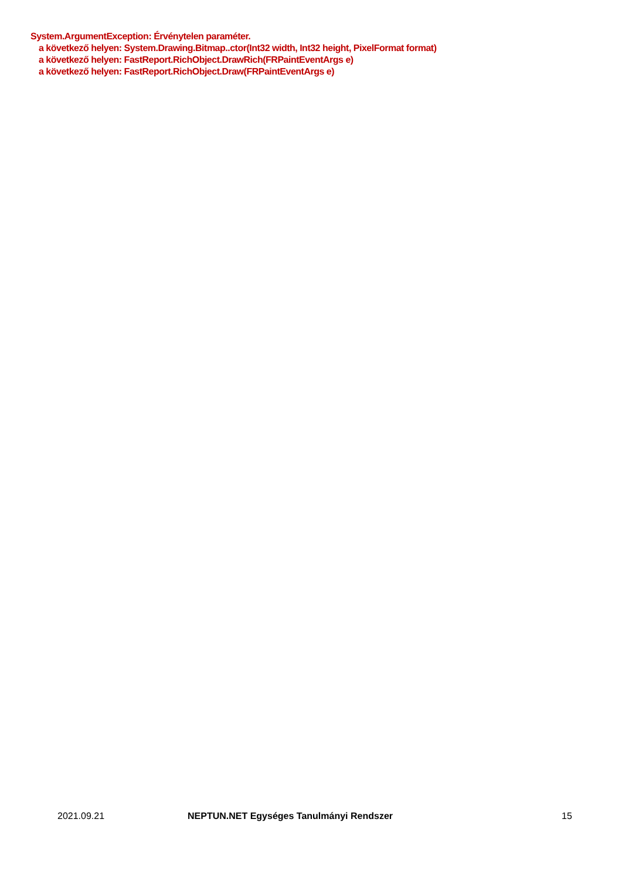System.ArgumentException: Érvénytelen paraméter.
a következő helyen: System.Drawing.Bitmap..ctor(Int32 width, Int32 height, PixelFormat format)
a következő helyen: FastReport.RichObject.DrawRich(FRPaintEventArgs e)
a következő helyen: FastReport.RichObject.Draw(FRPaintEventArgs e)
2021.09.21 NEPTUN.NET Egységes Tanulmányi Rendszer 15